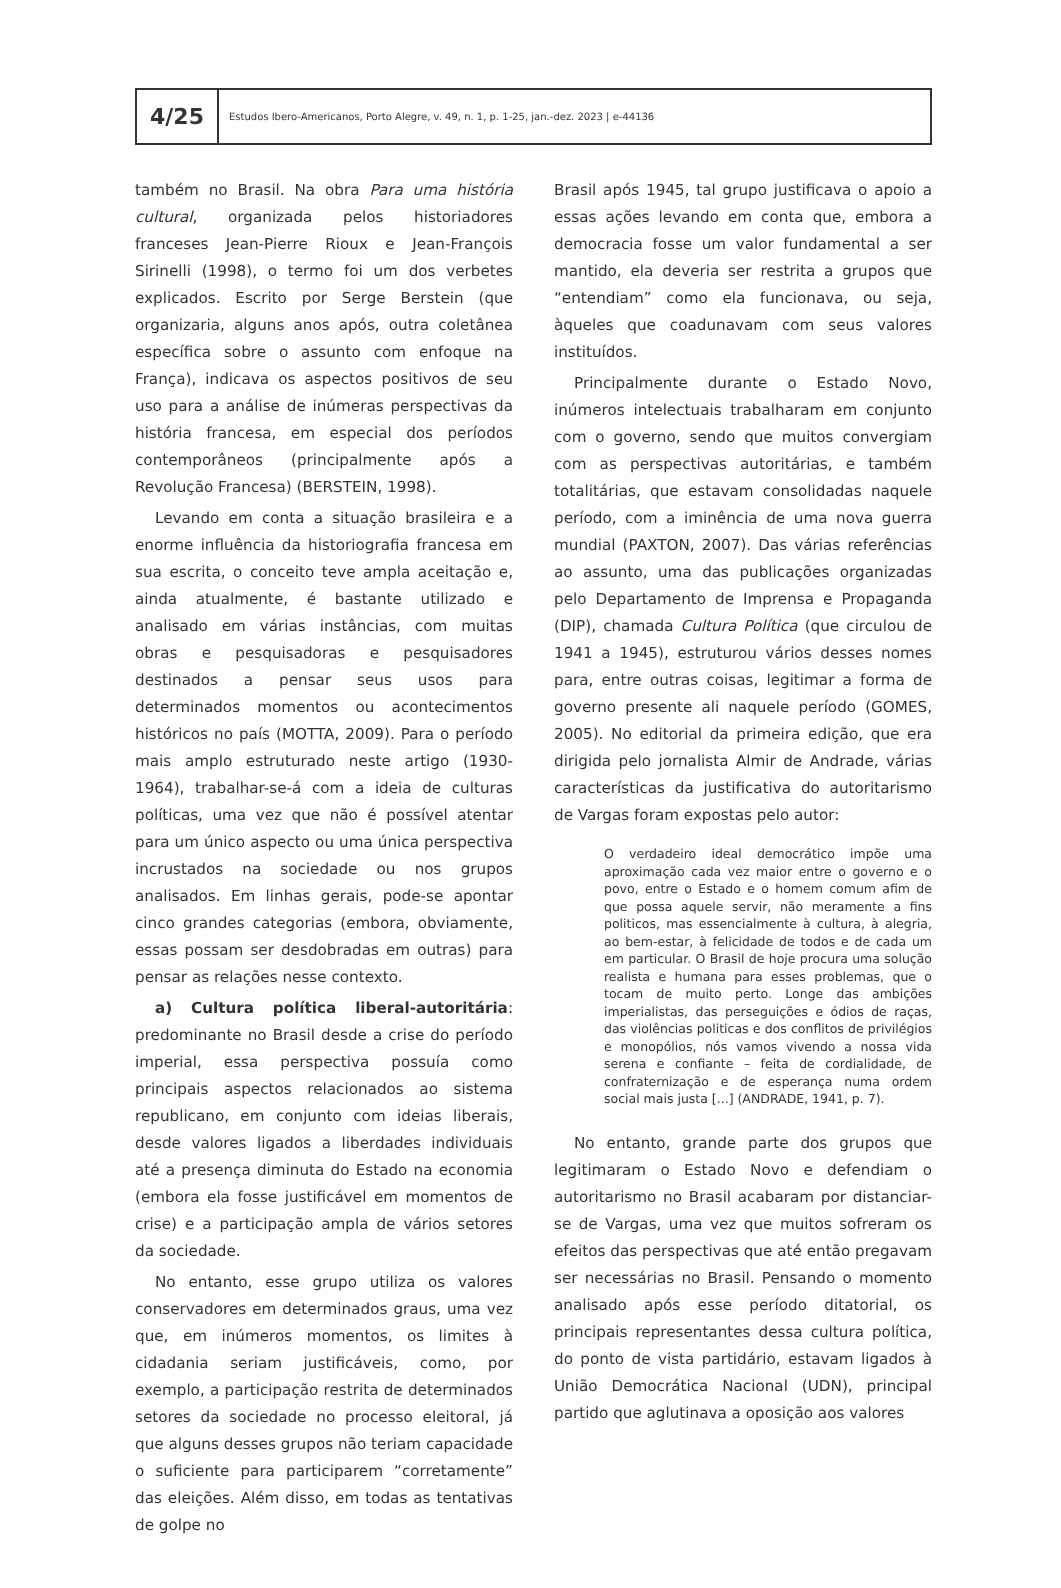4/25
Estudos Ibero-Americanos, Porto Alegre, v. 49, n. 1, p. 1-25, jan.-dez. 2023 | e-44136
também no Brasil. Na obra Para uma história cultural, organizada pelos historiadores franceses Jean-Pierre Rioux e Jean-François Sirinelli (1998), o termo foi um dos verbetes explicados. Escrito por Serge Berstein (que organizaria, alguns anos após, outra coletânea específica sobre o assunto com enfoque na França), indicava os aspectos positivos de seu uso para a análise de inúmeras perspectivas da história francesa, em especial dos períodos contemporâneos (principalmente após a Revolução Francesa) (BERSTEIN, 1998).
Levando em conta a situação brasileira e a enorme influência da historiografia francesa em sua escrita, o conceito teve ampla aceitação e, ainda atualmente, é bastante utilizado e analisado em várias instâncias, com muitas obras e pesquisadoras e pesquisadores destinados a pensar seus usos para determinados momentos ou acontecimentos históricos no país (MOTTA, 2009). Para o período mais amplo estruturado neste artigo (1930-1964), trabalhar-se-á com a ideia de culturas políticas, uma vez que não é possível atentar para um único aspecto ou uma única perspectiva incrustados na sociedade ou nos grupos analisados. Em linhas gerais, pode-se apontar cinco grandes categorias (embora, obviamente, essas possam ser desdobradas em outras) para pensar as relações nesse contexto.
a) Cultura política liberal-autoritária: predominante no Brasil desde a crise do período imperial, essa perspectiva possuía como principais aspectos relacionados ao sistema republicano, em conjunto com ideias liberais, desde valores ligados a liberdades individuais até a presença diminuta do Estado na economia (embora ela fosse justificável em momentos de crise) e a participação ampla de vários setores da sociedade.
No entanto, esse grupo utiliza os valores conservadores em determinados graus, uma vez que, em inúmeros momentos, os limites à cidadania seriam justificáveis, como, por exemplo, a participação restrita de determinados setores da sociedade no processo eleitoral, já que alguns desses grupos não teriam capacidade o suficiente para participarem “corretamente” das eleições. Além disso, em todas as tentativas de golpe no
Brasil após 1945, tal grupo justificava o apoio a essas ações levando em conta que, embora a democracia fosse um valor fundamental a ser mantido, ela deveria ser restrita a grupos que “entendiam” como ela funcionava, ou seja, àqueles que coadunavam com seus valores instituídos.
Principalmente durante o Estado Novo, inúmeros intelectuais trabalharam em conjunto com o governo, sendo que muitos convergiam com as perspectivas autoritárias, e também totalitárias, que estavam consolidadas naquele período, com a iminência de uma nova guerra mundial (PAXTON, 2007). Das várias referências ao assunto, uma das publicações organizadas pelo Departamento de Imprensa e Propaganda (DIP), chamada Cultura Política (que circulou de 1941 a 1945), estruturou vários desses nomes para, entre outras coisas, legitimar a forma de governo presente ali naquele período (GOMES, 2005). No editorial da primeira edição, que era dirigida pelo jornalista Almir de Andrade, várias características da justificativa do autoritarismo de Vargas foram expostas pelo autor:
O verdadeiro ideal democrático impõe uma aproximação cada vez maior entre o governo e o povo, entre o Estado e o homem comum afim de que possa aquele servir, não meramente a fins politicos, mas essencialmente à cultura, à alegria, ao bem-estar, à felicidade de todos e de cada um em particular. O Brasil de hoje procura uma solução realista e humana para esses problemas, que o tocam de muito perto. Longe das ambições imperialistas, das perseguições e ódios de raças, das violências politicas e dos conflitos de privilégios e monopólios, nós vamos vivendo a nossa vida serena e confiante – feita de cordialidade, de confraternização e de esperança numa ordem social mais justa [...] (ANDRADE, 1941, p. 7).
No entanto, grande parte dos grupos que legitimaram o Estado Novo e defendiam o autoritarismo no Brasil acabaram por distanciar-se de Vargas, uma vez que muitos sofreram os efeitos das perspectivas que até então pregavam ser necessárias no Brasil. Pensando o momento analisado após esse período ditatorial, os principais representantes dessa cultura política, do ponto de vista partidário, estavam ligados à União Democrática Nacional (UDN), principal partido que aglutinava a oposição aos valores